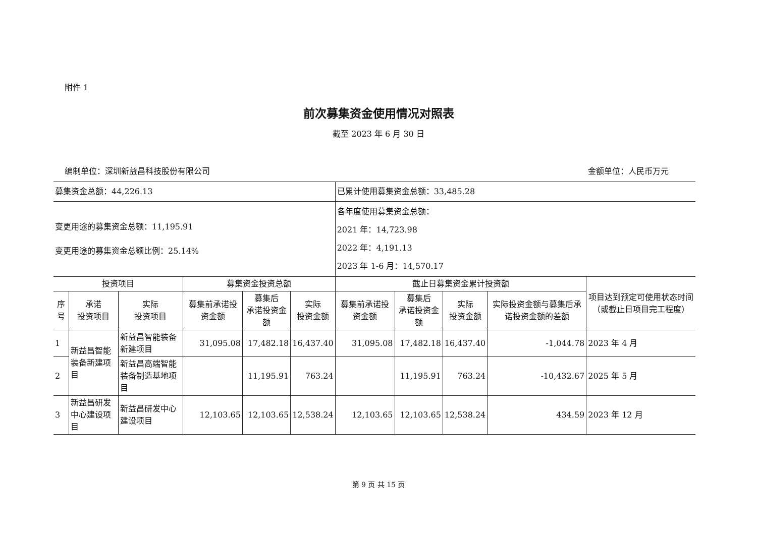附件 1
前次募集资金使用情况对照表
截至 2023 年 6 月 30 日
编制单位：深圳新益昌科技股份有限公司 金额单位：人民币万元
| 募集资金总额：44,226.13 | | | | | | 已累计使用募集资金总额：33,485.28 | | | | |
| 变更用途的募集资金总额：11,195.91 变更用途的募集资金总额比例：25.14% | | | | | | 各年度使用募集资金总额： 2021 年：14,723.98 2022 年：4,191.13 2023 年 1-6 月：14,570.17 | | | | |
| 投资项目 | | | 募集资金投资总额 | | | 截止日募集资金累计投资额 | | | | 项目达到预定可使用状态时间（或截止日项目完工程度） |
| 序号 | 承诺 投资项目 | 实际 投资项目 | 募集前承诺投资金额 | 募集后 承诺投资金额 | 实际 投资金额 | 募集前承诺投资金额 | 募集后 承诺投资金额 | 实际 投资金额 | 实际投资金额与募集后承诺投资金额的差额 | |
| 1 | 新益昌智能装备新建项目 | 新益昌智能装备新建项目 | 31,095.08 | 17,482.18 | 16,437.40 | 31,095.08 | 17,482.18 | 16,437.40 | -1,044.78 | 2023 年 4 月 |
| 2 | | 新益昌高端智能装备制造基地项目 | | 11,195.91 | 763.24 | | 11,195.91 | 763.24 | -10,432.67 | 2025 年 5 月 |
| 3 | 新益昌研发中心建设项目 | 新益昌研发中心建设项目 | 12,103.65 | 12,103.65 | 12,538.24 | 12,103.65 | 12,103.65 | 12,538.24 | 434.59 | 2023 年 12 月 |
第 9 页 共 15 页